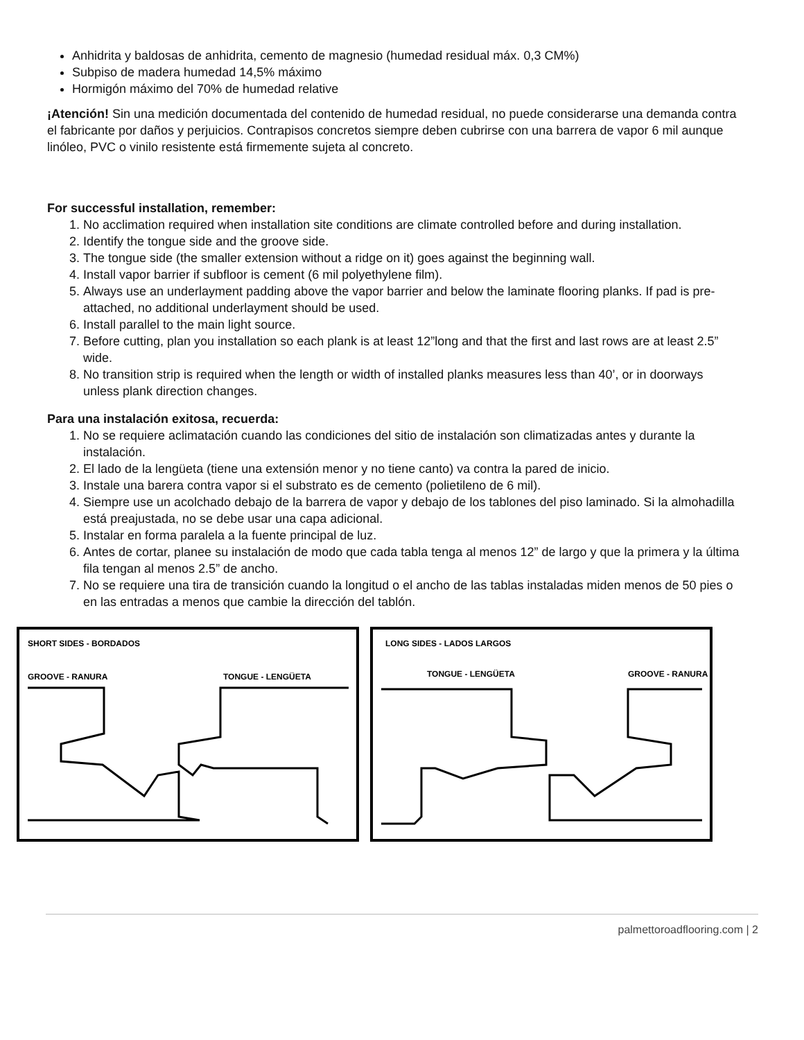Anhidrita y baldosas de anhidrita, cemento de magnesio (humedad residual máx. 0,3 CM%)
Subpiso de madera humedad 14,5% máximo
Hormigón máximo del 70% de humedad relative
¡Atención! Sin una medición documentada del contenido de humedad residual, no puede considerarse una demanda contra el fabricante por daños y perjuicios. Contrapisos concretos siempre deben cubrirse con una barrera de vapor 6 mil aunque linóleo, PVC o vinilo resistente está firmemente sujeta al concreto.
For successful installation, remember:
1. No acclimation required when installation site conditions are climate controlled before and during installation.
2. Identify the tongue side and the groove side.
3. The tongue side (the smaller extension without a ridge on it) goes against the beginning wall.
4. Install vapor barrier if subfloor is cement (6 mil polyethylene film).
5. Always use an underlayment padding above the vapor barrier and below the laminate flooring planks. If pad is pre-attached, no additional underlayment should be used.
6. Install parallel to the main light source.
7. Before cutting, plan you installation so each plank is at least 12”long and that the first and last rows are at least 2.5” wide.
8. No transition strip is required when the length or width of installed planks measures less than 40’, or in doorways unless plank direction changes.
Para una instalación exitosa, recuerda:
1. No se requiere aclimatación cuando las condiciones del sitio de instalación son climatizadas antes y durante la instalación.
2. El lado de la lengüeta (tiene una extensión menor y no tiene canto) va contra la pared de inicio.
3. Instale una barera contra vapor si el substrato es de cemento (polietileno de 6 mil).
4. Siempre use un acolchado debajo de la barrera de vapor y debajo de los tablones del piso laminado. Si la almohadilla está preajustada, no se debe usar una capa adicional.
5. Instalar en forma paralela a la fuente principal de luz.
6. Antes de cortar, planee su instalación de modo que cada tabla tenga al menos 12” de largo y que la primera y la última fila tengan al menos 2.5” de ancho.
7. No se requiere una tira de transición cuando la longitud o el ancho de las tablas instaladas miden menos de 50 pies o en las entradas a menos que cambie la dirección del tablón.
SHORT SIDES - BORDADOS
GROOVE - RANURA
TONGUE - LENGÜETA
LONG SIDES - LADOS LARGOS
TONGUE - LENGÜETA
GROOVE - RANURA
palmettoroadflooring.com | 2